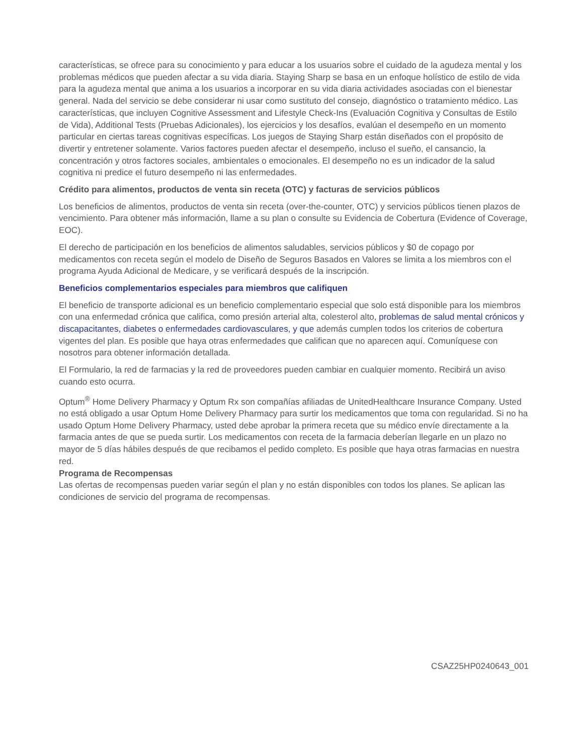características, se ofrece para su conocimiento y para educar a los usuarios sobre el cuidado de la agudeza mental y los problemas médicos que pueden afectar a su vida diaria. Staying Sharp se basa en un enfoque holístico de estilo de vida para la agudeza mental que anima a los usuarios a incorporar en su vida diaria actividades asociadas con el bienestar general. Nada del servicio se debe considerar ni usar como sustituto del consejo, diagnóstico o tratamiento médico. Las características, que incluyen Cognitive Assessment and Lifestyle Check-Ins (Evaluación Cognitiva y Consultas de Estilo de Vida), Additional Tests (Pruebas Adicionales), los ejercicios y los desafíos, evalúan el desempeño en un momento particular en ciertas tareas cognitivas específicas. Los juegos de Staying Sharp están diseñados con el propósito de divertir y entretener solamente. Varios factores pueden afectar el desempeño, incluso el sueño, el cansancio, la concentración y otros factores sociales, ambientales o emocionales. El desempeño no es un indicador de la salud cognitiva ni predice el futuro desempeño ni las enfermedades.
Crédito para alimentos, productos de venta sin receta (OTC) y facturas de servicios públicos
Los beneficios de alimentos, productos de venta sin receta (over-the-counter, OTC) y servicios públicos tienen plazos de vencimiento. Para obtener más información, llame a su plan o consulte su Evidencia de Cobertura (Evidence of Coverage, EOC).
El derecho de participación en los beneficios de alimentos saludables, servicios públicos y $0 de copago por medicamentos con receta según el modelo de Diseño de Seguros Basados en Valores se limita a los miembros con el programa Ayuda Adicional de Medicare, y se verificará después de la inscripción.
Beneficios complementarios especiales para miembros que califiquen
El beneficio de transporte adicional es un beneficio complementario especial que solo está disponible para los miembros con una enfermedad crónica que califica, como presión arterial alta, colesterol alto, problemas de salud mental crónicos y discapacitantes, diabetes o enfermedades cardiovasculares, y que además cumplen todos los criterios de cobertura vigentes del plan. Es posible que haya otras enfermedades que califican que no aparecen aquí. Comuníquese con nosotros para obtener información detallada.
El Formulario, la red de farmacias y la red de proveedores pueden cambiar en cualquier momento. Recibirá un aviso cuando esto ocurra.
Optum<sup>®</sup> Home Delivery Pharmacy y Optum Rx son compañías afiliadas de UnitedHealthcare Insurance Company. Usted no está obligado a usar Optum Home Delivery Pharmacy para surtir los medicamentos que toma con regularidad. Si no ha usado Optum Home Delivery Pharmacy, usted debe aprobar la primera receta que su médico envíe directamente a la farmacia antes de que se pueda surtir. Los medicamentos con receta de la farmacia deberían llegarle en un plazo no mayor de 5 días hábiles después de que recibamos el pedido completo. Es posible que haya otras farmacias en nuestra red.
Programa de Recompensas
Las ofertas de recompensas pueden variar según el plan y no están disponibles con todos los planes. Se aplican las condiciones de servicio del programa de recompensas.
CSAZ25HP0240643_001